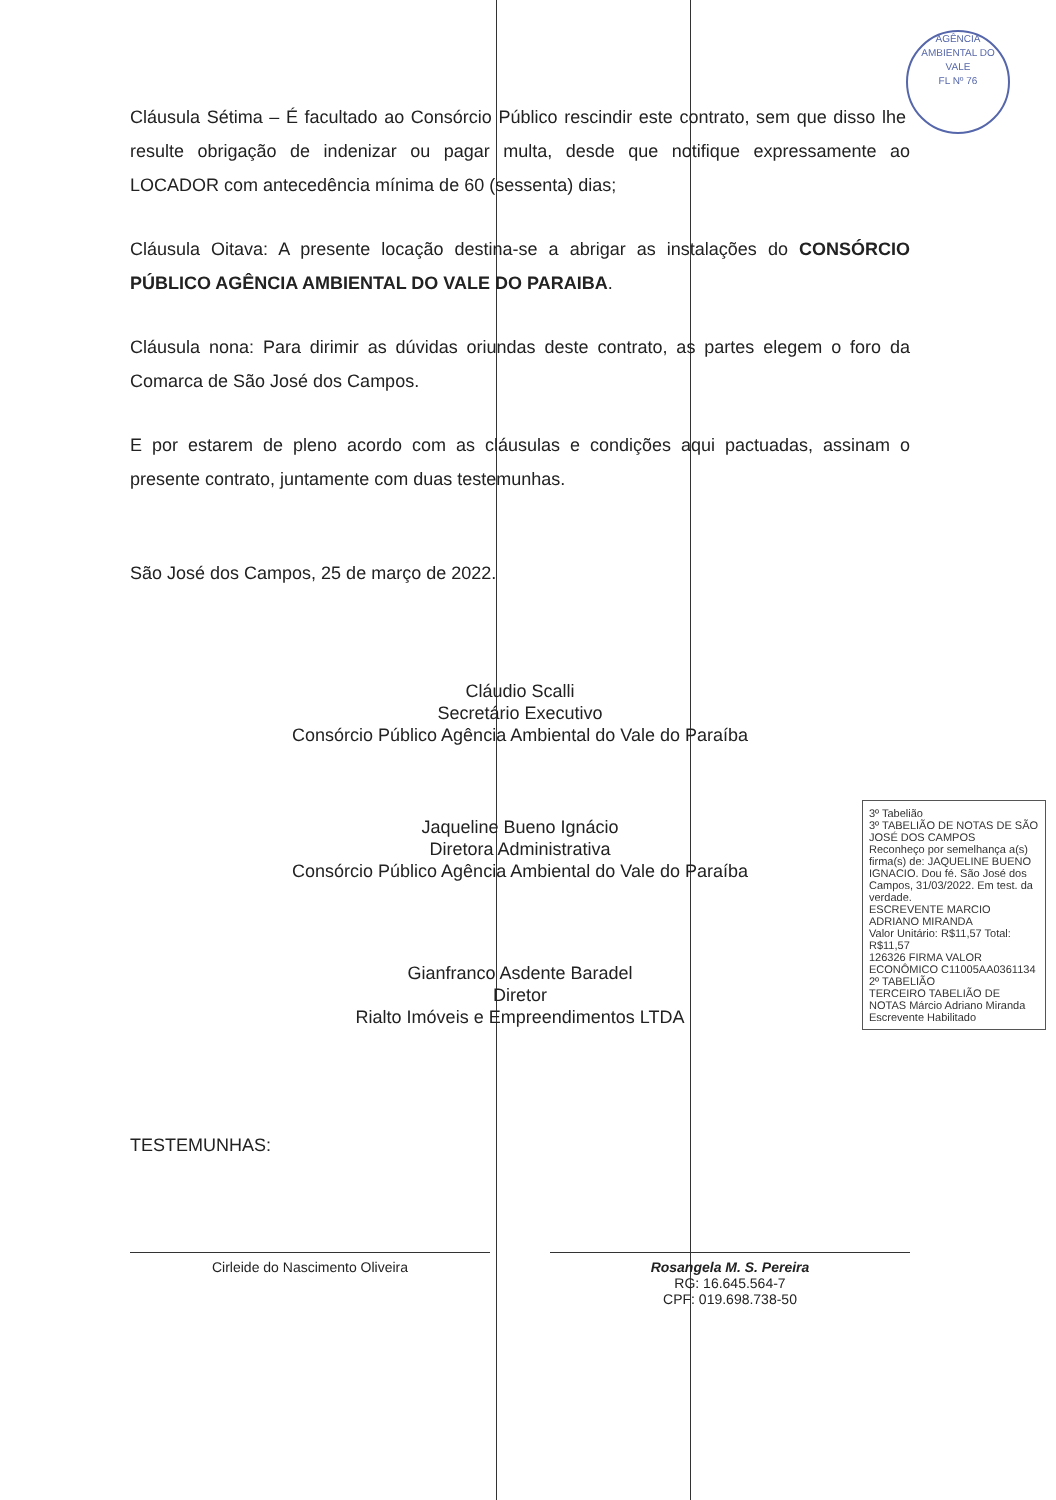AGÊNCIA AMBIENTAL DO VALE
FL Nº 76
Cláusula Sétima – É facultado ao Consórcio Público rescindir este contrato, sem que disso lhe resulte obrigação de indenizar ou pagar multa, desde que notifique expressamente ao LOCADOR com antecedência mínima de 60 (sessenta) dias;
Cláusula Oitava: A presente locação destina-se a abrigar as instalações do CONSÓRCIO PÚBLICO AGÊNCIA AMBIENTAL DO VALE DO PARAIBA.
Cláusula nona: Para dirimir as dúvidas oriundas deste contrato, as partes elegem o foro da Comarca de São José dos Campos.
E por estarem de pleno acordo com as cláusulas e condições aqui pactuadas, assinam o presente contrato, juntamente com duas testemunhas.
São José dos Campos, 25 de março de 2022.
Cláudio Scalli
Secretário Executivo
Consórcio Público Agência Ambiental do Vale do Paraíba
Jaqueline Bueno Ignácio
Diretora Administrativa
Consórcio Público Agência Ambiental do Vale do Paraíba
Gianfranco Asdente Baradel
Diretor
Rialto Imóveis e Empreendimentos LTDA
TESTEMUNHAS:
Cirleide do Nascimento Oliveira Rosangela M. S. Pereira
RG: 16.645.564-7
CPF: 019.698.738-50
3º Tabelião
3º TABELIÃO DE NOTAS DE SÃO JOSÉ DOS CAMPOS
Reconheço por semelhança a(s) firma(s) de: JAQUELINE BUENO IGNACIO. Dou fé. São José dos Campos, 31/03/2022. Em test. da verdade.
ESCREVENTE MARCIO ADRIANO MIRANDA
Valor Unitário: R$11,57 Total: R$11,57
126326 FIRMA VALOR ECONÔMICO C11005AA0361134
2º TABELIÃO
TERCEIRO TABELIÃO DE NOTAS Márcio Adriano Miranda Escrevente Habilitado